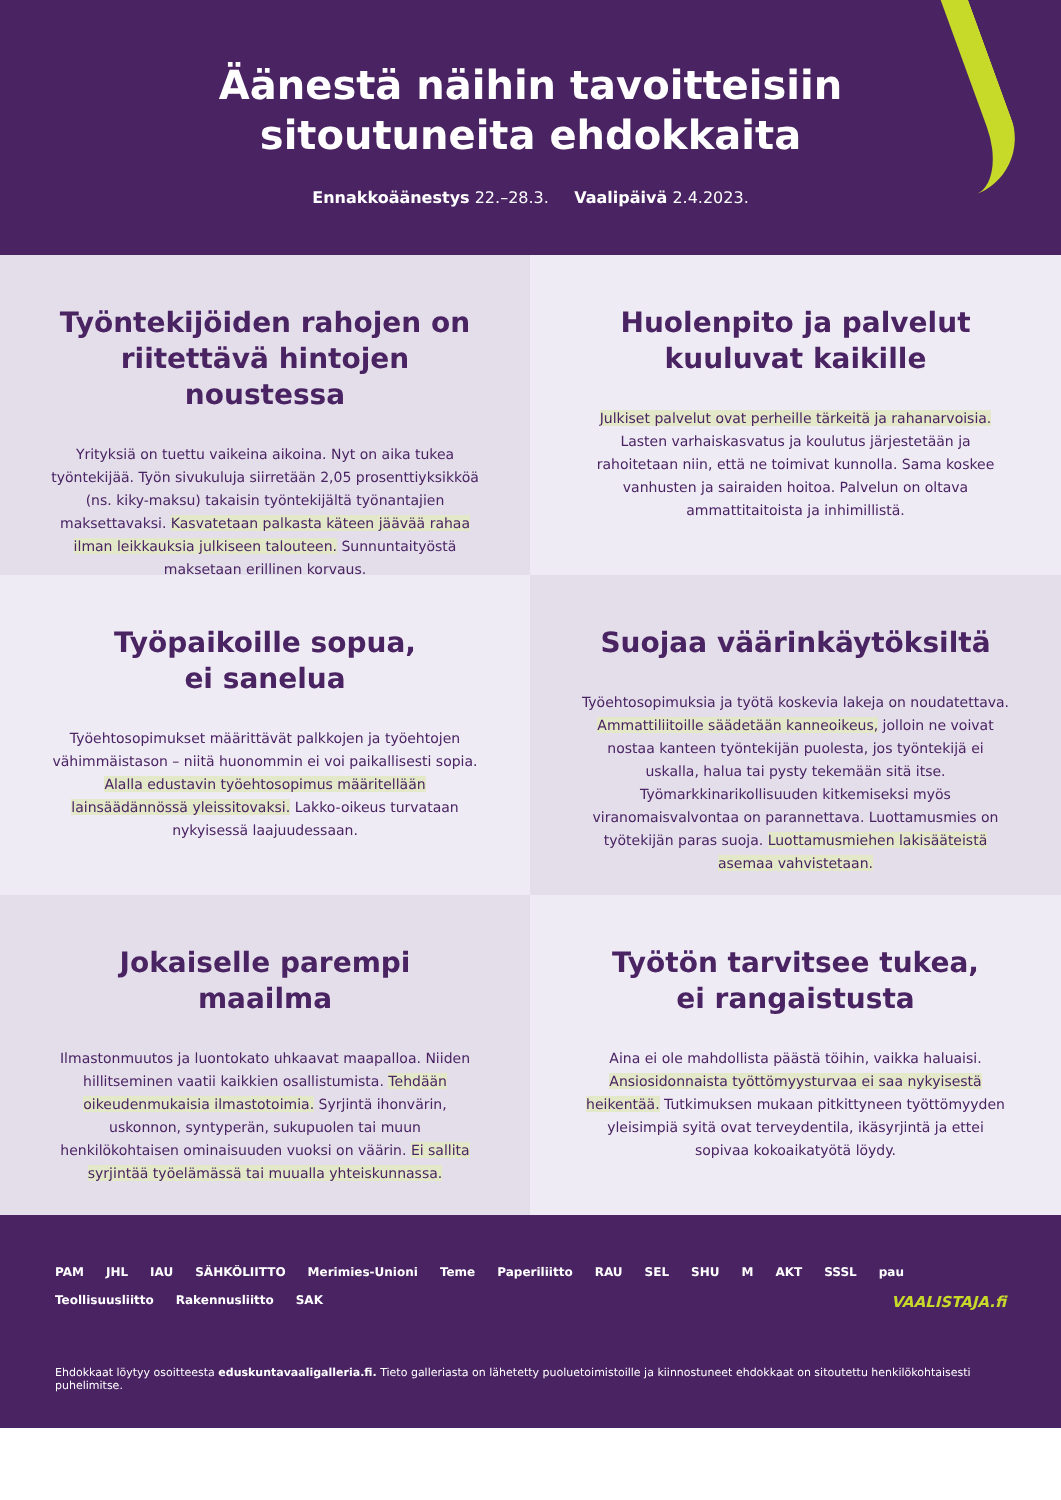Äänestä näihin tavoitteisiin
sitoutuneita ehdokkaita
Ennakkoäänestys 22.–28.3. Vaalipäivä 2.4.2023.
Työntekijöiden rahojen on riitettävä hintojen noustessa
Yrityksiä on tuettu vaikeina aikoina. Nyt on aika tukea työntekijää. Työn sivukuluja siirretään 2,05 prosenttiyksikköä (ns. kiky-maksu) takaisin työntekijältä työnantajien maksettavaksi. Kasvatetaan palkasta käteen jäävää rahaa ilman leikkauksia julkiseen talouteen. Sunnuntaityöstä maksetaan erillinen korvaus.
Huolenpito ja palvelut kuuluvat kaikille
Julkiset palvelut ovat perheille tärkeitä ja rahanarvoisia. Lasten varhaiskasvatus ja koulutus järjestetään ja rahoitetaan niin, että ne toimivat kunnolla. Sama koskee vanhusten ja sairaiden hoitoa. Palvelun on oltava ammattitaitoista ja inhimillistä.
Työpaikoille sopua,
ei sanelua
Työehtosopimukset määrittävät palkkojen ja työehtojen vähimmäistason – niitä huonommin ei voi paikallisesti sopia. Alalla edustavin työehtosopimus määritellään lainsäädännössä yleissitovaksi. Lakko-oikeus turvataan nykyisessä laajuudessaan.
Suojaa väärinkäytöksiltä
Työehtosopimuksia ja työtä koskevia lakeja on noudatettava. Ammattiliitoille säädetään kanneoikeus, jolloin ne voivat nostaa kanteen työntekijän puolesta, jos työntekijä ei uskalla, halua tai pysty tekemään sitä itse. Työmarkkinarikollisuuden kitkemiseksi myös viranomaisvalvontaa on parannettava. Luottamusmies on työtekijän paras suoja. Luottamusmiehen lakisääteistä asemaa vahvistetaan.
Jokaiselle parempi maailma
Ilmastonmuutos ja luontokato uhkaavat maapalloa. Niiden hillitseminen vaatii kaikkien osallistumista. Tehdään oikeudenmukaisia ilmastotoimia. Syrjintä ihonvärin, uskonnon, syntyperän, sukupuolen tai muun henkilökohtaisen ominaisuuden vuoksi on väärin. Ei sallita syrjintää työelämässä tai muualla yhteiskunnassa.
Työtön tarvitsee tukea,
ei rangaistusta
Aina ei ole mahdollista päästä töihin, vaikka haluaisi. Ansiosidonnaista työttömyysturvaa ei saa nykyisestä heikentää. Tutkimuksen mukaan pitkittyneen työttömyyden yleisimpiä syitä ovat terveydentila, ikäsyrjintä ja ettei sopivaa kokoaikatyötä löydy.
PAM JHL IAU SÄHKÖLIITTO Merimies-Unioni Teme Paperiliitto RAU SEL SHU M AKT SSSL pau Teollisuusliitto Rakennusliitto SAK VAALISTAJA.fi
Ehdokkaat löytyy osoitteesta eduskuntavaaligalleria.fi. Tieto galleriasta on lähetetty puoluetoimistoille ja kiinnostuneet ehdokkaat on sitoutettu henkilökohtaisesti puhelimitse.